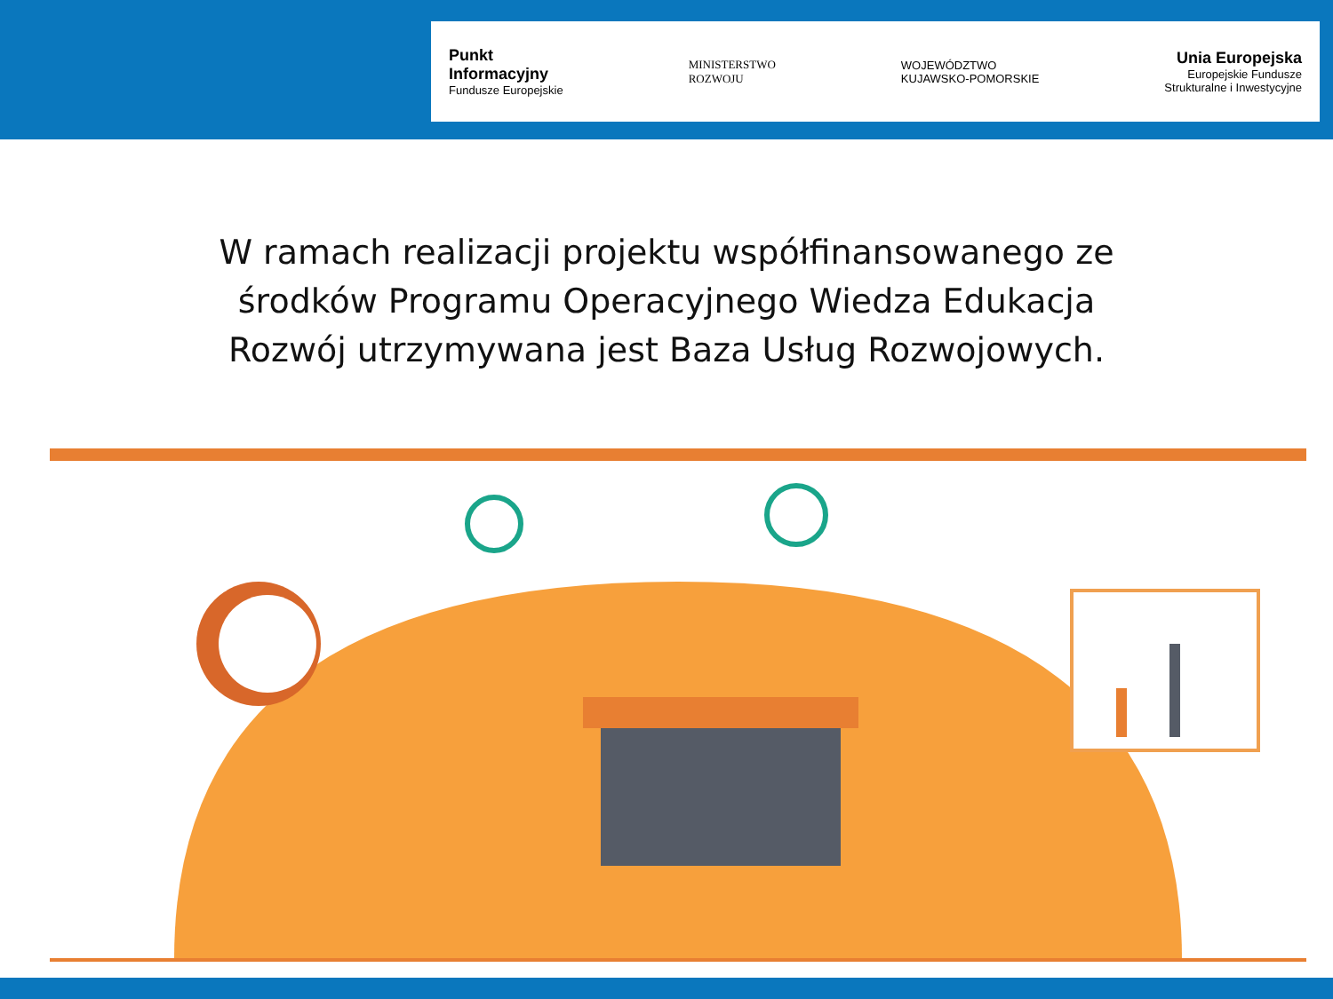Punkt
Informacyjny
Fundusze Europejskie
MINISTERSTWO
ROZWOJU
WOJEWÓDZTWO
KUJAWSKO-POMORSKIE
Unia Europejska
Europejskie Fundusze
Strukturalne i Inwestycyjne
W ramach realizacji projektu współfinansowanego ze
środków Programu Operacyjnego Wiedza Edukacja
Rozwój utrzymywana jest Baza Usług Rozwojowych.